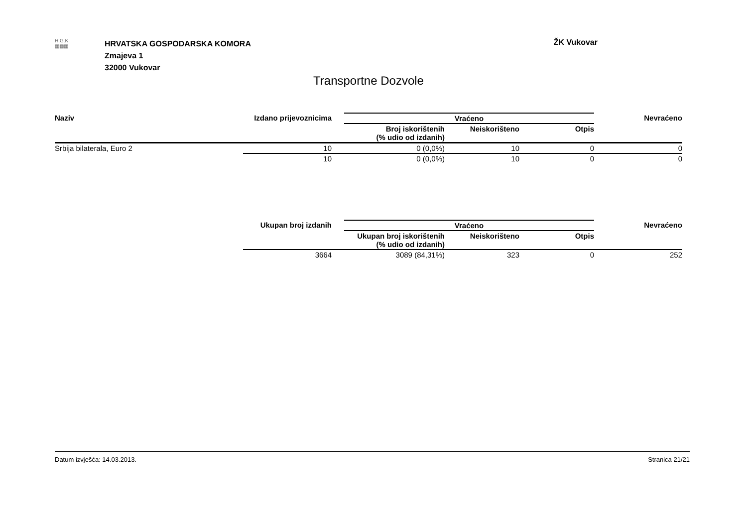H.G.K
▦▦▦
HRVATSKA GOSPODARSKA KOMORA
Zmajeva 1
32000 Vukovar
ŽK Vukovar
Transportne Dozvole
| Naziv | Izdano prijevoznicima | | Vraćeno | | | Nevraćeno |
| --- | --- | --- | --- | --- | --- | --- |
| | | | Broj iskorištenih (% udio od izdanih) | Neiskorišteno | Otpis | |
| Srbija bilaterala, Euro 2 | 10 | | 0 (0,0%) | 10 | 0 | 0 |
| | 10 | | 0 (0,0%) | 10 | 0 | 0 |
| | Ukupan broj izdanih | | Vraćeno | | | Nevraćeno |
| --- | --- | --- | --- | --- | --- | --- |
| | | | Ukupan broj iskorištenih (% udio od izdanih) | Neiskorišteno | Otpis | |
| | 3664 | | 3089 (84,31%) | 323 | 0 | 252 |
Datum izvješća: 14.03.2013. Stranica 21/21